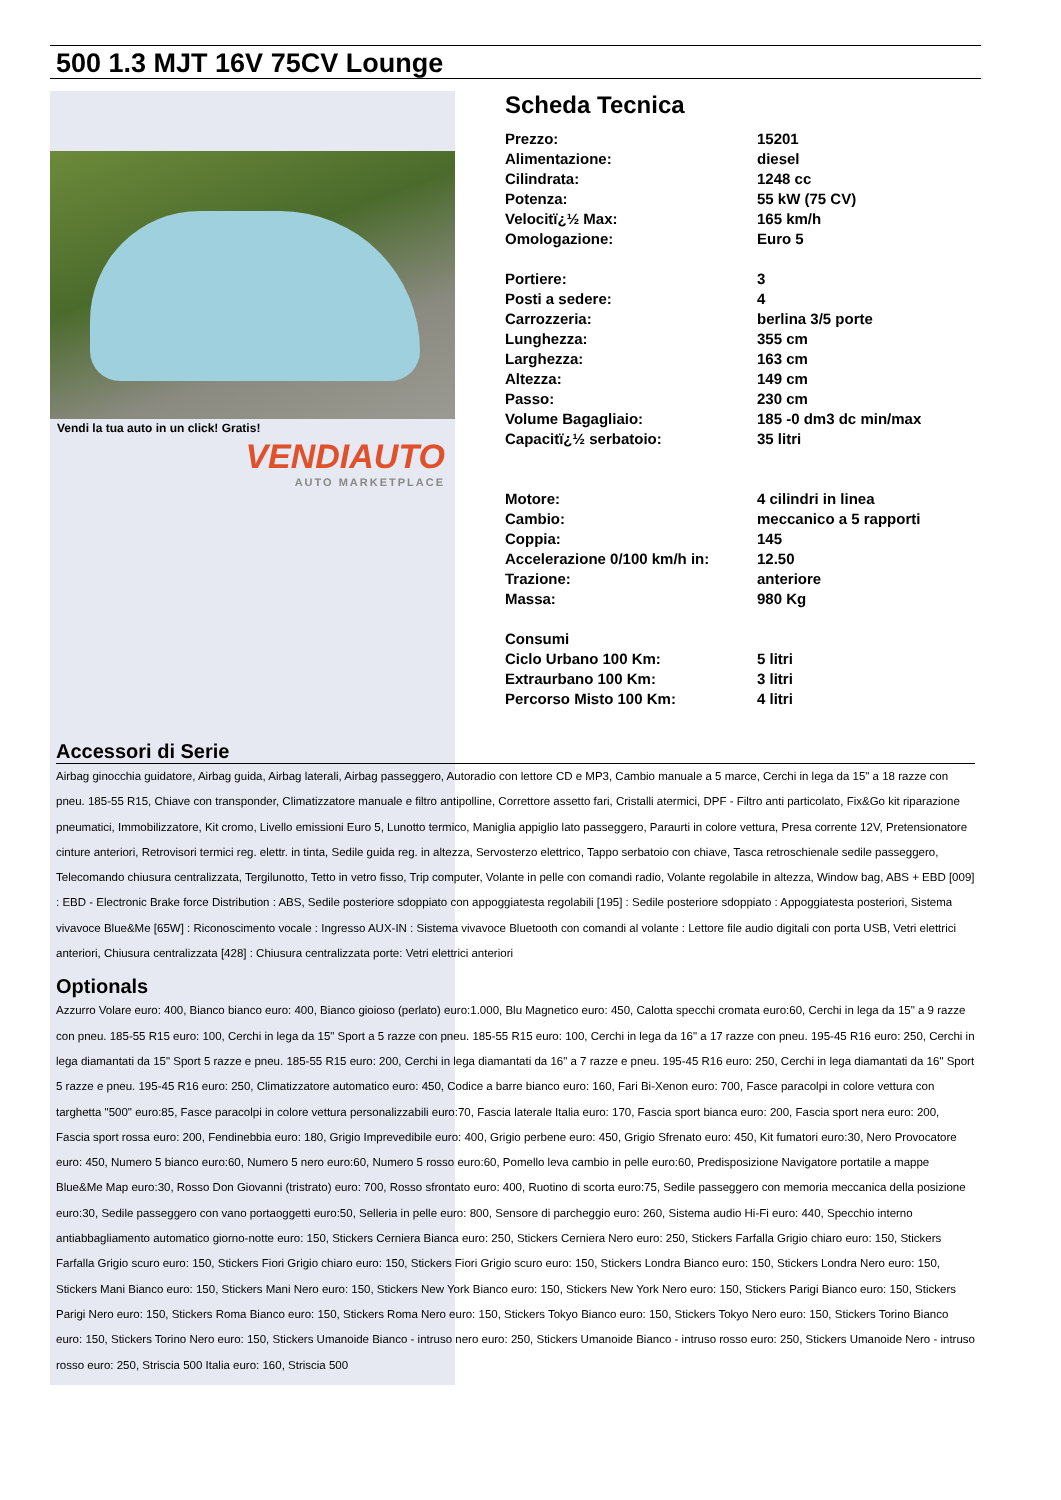500 1.3 MJT 16V 75CV Lounge
Vendi la tua auto in un click! Gratis!
VENDIAUTO
AUTO MARKETPLACE
Scheda Tecnica
| Prezzo: | 15201 |
| Alimentazione: | diesel |
| Cilindrata: | 1248 cc |
| Potenza: | 55 kW (75 CV) |
| Velocitï¿½ Max: | 165 km/h |
| Omologazione: | Euro 5 |
| Portiere: | 3 |
| Posti a sedere: | 4 |
| Carrozzeria: | berlina 3/5 porte |
| Lunghezza: | 355 cm |
| Larghezza: | 163 cm |
| Altezza: | 149 cm |
| Passo: | 230 cm |
| Volume Bagagliaio: | 185 -0 dm3 dc min/max |
| Capacitï¿½ serbatoio: | 35 litri |
| Motore: | 4 cilindri in linea |
| Cambio: | meccanico a 5 rapporti |
| Coppia: | 145 |
| Accelerazione 0/100 km/h in: | 12.50 |
| Trazione: | anteriore |
| Massa: | 980 Kg |
| Consumi | |
| Ciclo Urbano 100 Km: | 5 litri |
| Extraurbano 100 Km: | 3 litri |
| Percorso Misto 100 Km: | 4 litri |
Accessori di Serie
Airbag ginocchia guidatore, Airbag guida, Airbag laterali, Airbag passeggero, Autoradio con lettore CD e MP3, Cambio manuale a 5 marce, Cerchi in lega da 15" a 18 razze con pneu. 185-55 R15, Chiave con transponder, Climatizzatore manuale e filtro antipolline, Correttore assetto fari, Cristalli atermici, DPF - Filtro anti particolato, Fix&Go kit riparazione pneumatici, Immobilizzatore, Kit cromo, Livello emissioni Euro 5, Lunotto termico, Maniglia appiglio lato passeggero, Paraurti in colore vettura, Presa corrente 12V, Pretensionatore cinture anteriori, Retrovisori termici reg. elettr. in tinta, Sedile guida reg. in altezza, Servosterzo elettrico, Tappo serbatoio con chiave, Tasca retroschienale sedile passeggero, Telecomando chiusura centralizzata, Tergilunotto, Tetto in vetro fisso, Trip computer, Volante in pelle con comandi radio, Volante regolabile in altezza, Window bag, ABS + EBD [009] : EBD - Electronic Brake force Distribution : ABS, Sedile posteriore sdoppiato con appoggiatesta regolabili [195] : Sedile posteriore sdoppiato : Appoggiatesta posteriori, Sistema vivavoce Blue&Me [65W] : Riconoscimento vocale : Ingresso AUX-IN : Sistema vivavoce Bluetooth con comandi al volante : Lettore file audio digitali con porta USB, Vetri elettrici anteriori, Chiusura centralizzata [428] : Chiusura centralizzata porte: Vetri elettrici anteriori
Optionals
Azzurro Volare euro: 400, Bianco bianco euro: 400, Bianco gioioso (perlato) euro:1.000, Blu Magnetico euro: 450, Calotta specchi cromata euro:60, Cerchi in lega da 15" a 9 razze con pneu. 185-55 R15 euro: 100, Cerchi in lega da 15" Sport a 5 razze con pneu. 185-55 R15 euro: 100, Cerchi in lega da 16" a 17 razze con pneu. 195-45 R16 euro: 250, Cerchi in lega diamantati da 15" Sport 5 razze e pneu. 185-55 R15 euro: 200, Cerchi in lega diamantati da 16" a 7 razze e pneu. 195-45 R16 euro: 250, Cerchi in lega diamantati da 16" Sport 5 razze e pneu. 195-45 R16 euro: 250, Climatizzatore automatico euro: 450, Codice a barre bianco euro: 160, Fari Bi-Xenon euro: 700, Fasce paracolpi in colore vettura con targhetta "500" euro:85, Fasce paracolpi in colore vettura personalizzabili euro:70, Fascia laterale Italia euro: 170, Fascia sport bianca euro: 200, Fascia sport nera euro: 200, Fascia sport rossa euro: 200, Fendinebbia euro: 180, Grigio Imprevedibile euro: 400, Grigio perbene euro: 450, Grigio Sfrenato euro: 450, Kit fumatori euro:30, Nero Provocatore euro: 450, Numero 5 bianco euro:60, Numero 5 nero euro:60, Numero 5 rosso euro:60, Pomello leva cambio in pelle euro:60, Predisposizione Navigatore portatile a mappe Blue&Me Map euro:30, Rosso Don Giovanni (tristrato) euro: 700, Rosso sfrontato euro: 400, Ruotino di scorta euro:75, Sedile passeggero con memoria meccanica della posizione euro:30, Sedile passeggero con vano portaoggetti euro:50, Selleria in pelle euro: 800, Sensore di parcheggio euro: 260, Sistema audio Hi-Fi euro: 440, Specchio interno antiabbagliamento automatico giorno-notte euro: 150, Stickers Cerniera Bianca euro: 250, Stickers Cerniera Nero euro: 250, Stickers Farfalla Grigio chiaro euro: 150, Stickers Farfalla Grigio scuro euro: 150, Stickers Fiori Grigio chiaro euro: 150, Stickers Fiori Grigio scuro euro: 150, Stickers Londra Bianco euro: 150, Stickers Londra Nero euro: 150, Stickers Mani Bianco euro: 150, Stickers Mani Nero euro: 150, Stickers New York Bianco euro: 150, Stickers New York Nero euro: 150, Stickers Parigi Bianco euro: 150, Stickers Parigi Nero euro: 150, Stickers Roma Bianco euro: 150, Stickers Roma Nero euro: 150, Stickers Tokyo Bianco euro: 150, Stickers Tokyo Nero euro: 150, Stickers Torino Bianco euro: 150, Stickers Torino Nero euro: 150, Stickers Umanoide Bianco - intruso nero euro: 250, Stickers Umanoide Bianco - intruso rosso euro: 250, Stickers Umanoide Nero - intruso rosso euro: 250, Striscia 500 Italia euro: 160, Striscia 500